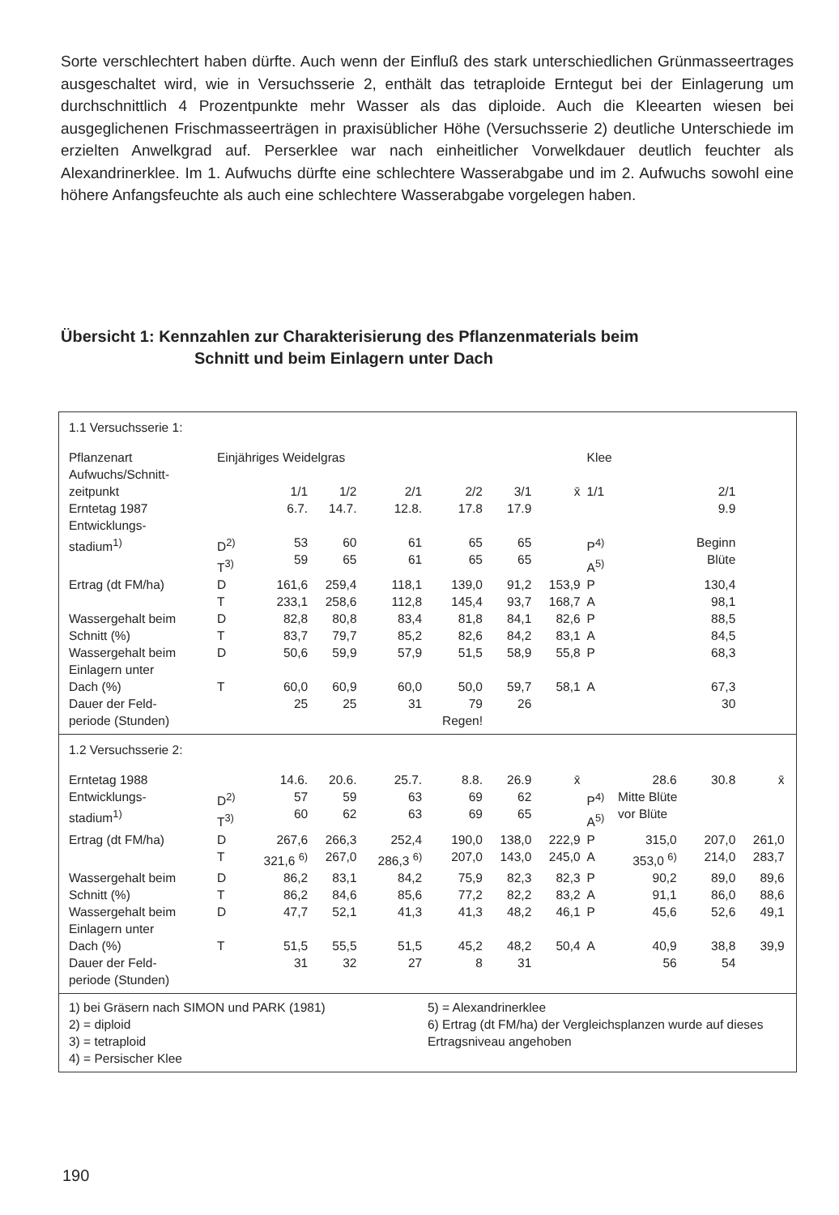Sorte verschlechtert haben dürfte. Auch wenn der Einfluß des stark unterschiedlichen Grünmasseertrages ausgeschaltet wird, wie in Versuchsserie 2, enthält das tetraploide Erntegut bei der Einlagerung um durchschnittlich 4 Prozentpunkte mehr Wasser als das diploide. Auch die Kleearten wiesen bei ausgeglichenen Frischmasseerträgen in praxisüblicher Höhe (Versuchsserie 2) deutliche Unterschiede im erzielten Anwelkgrad auf. Perserklee war nach einheitlicher Vorwelkdauer deutlich feuchter als Alexandrinerklee. Im 1. Aufwuchs dürfte eine schlechtere Wasserabgabe und im 2. Aufwuchs sowohl eine höhere Anfangsfeuchte als auch eine schlechtere Wasserabgabe vorgelegen haben.
Übersicht 1: Kennzahlen zur Charakterisierung des Pflanzenmaterials beim
Schnitt und beim Einlagern unter Dach
| 1.1 Versuchsserie 1: | | | | | | | | | | | | |
| Pflanzenart | Einjähriges Weidelgras | | | | | | | Klee | | | | |
| Aufwuchs/Schnitt- zeitpunkt | | 1/1 | 1/2 | 2/1 | 2/2 | 3/1 | x̄ | 1/1 | | 2/1 | | |
| Erntetag 1987 | | 6.7. | 14.7. | 12.8. | 17.8 | 17.9 | | | | 9.9 | | |
| Entwicklungs- stadium<sup>1)</sup> | D<sup>2)</sup> T<sup>3)</sup> | 53 59 | 60 65 | 61 61 | 65 65 | 65 65 | | P<sup>4)</sup> A<sup>5)</sup> | | Beginn Blüte | | |
| Ertrag (dt FM/ha) | D T | 161,6 233,1 | 259,4 258,6 | 118,1 112,8 | 139,0 145,4 | 91,2 93,7 | 153,9 168,7 | P A | | 130,4 98,1 | | |
| Wassergehalt beim Schnitt (%) | D T | 82,8 83,7 | 80,8 79,7 | 83,4 85,2 | 81,8 82,6 | 84,1 84,2 | 82,6 83,1 | P A | | 88,5 84,5 | | |
| Wassergehalt beim Einlagern unter Dach (%) | D T | 50,6 60,0 | 59,9 60,9 | 57,9 60,0 | 51,5 50,0 | 58,9 59,7 | 55,8 58,1 | P A | | 68,3 67,3 | | |
| Dauer der Feld- periode (Stunden) | | 25 | 25 | 31 | 79 Regen! | 26 | | | | 30 | | |
| 1.2 Versuchsserie 2: | | | | | | | | | | | | |
| Erntetag 1988 | | 14.6. | 20.6. | 25.7. | 8.8. | 26.9 | x̄ | | 28.6 | 30.8 | x̄ | |
| Entwicklungs- stadium<sup>1)</sup> | D<sup>2)</sup> T<sup>3)</sup> | 57 60 | 59 62 | 63 63 | 69 69 | 62 65 | | P<sup>4)</sup> A<sup>5)</sup> | Mitte Blüte vor Blüte | | | |
| Ertrag (dt FM/ha) | D T | 267,6 321,6 <sup>6)</sup> | 266,3 267,0 | 252,4 286,3 <sup>6)</sup> | 190,0 207,0 | 138,0 143,0 | 222,9 245,0 | P A | 315,0 353,0 <sup>6)</sup> | 207,0 214,0 | 261,0 283,7 | |
| Wassergehalt beim Schnitt (%) | D T | 86,2 86,2 | 83,1 84,6 | 84,2 85,6 | 75,9 77,2 | 82,3 82,2 | 82,3 83,2 | P A | 90,2 91,1 | 89,0 86,0 | 89,6 88,6 | |
| Wassergehalt beim Einlagern unter Dach (%) | D T | 47,7 51,5 | 52,1 55,5 | 41,3 51,5 | 41,3 45,2 | 48,2 48,2 | 46,1 50,4 | P A | 45,6 40,9 | 52,6 38,8 | 49,1 39,9 | |
| Dauer der Feld- periode (Stunden) | | 31 | 32 | 27 | 8 | 31 | | | 56 | 54 | | |
1) bei Gräsern nach SIMON und PARK (1981)
2) = diploid
3) = tetraploid
4) = Persischer Klee
5) = Alexandrinerklee
6) Ertrag (dt FM/ha) der Vergleichsplanzen wurde auf dieses Ertragsniveau angehoben
190